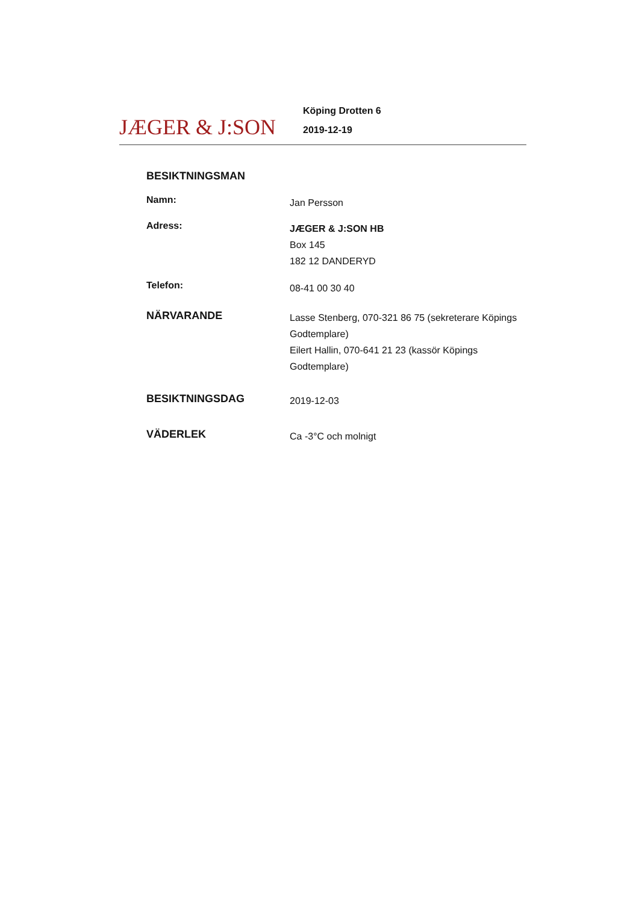JÆGER & J:SON
Köping Drotten 6
2019-12-19
BESIKTNINGSMAN
Namn:
Jan Persson
Adress:
JÆGER & J:SON HB
Box 145
182 12 DANDERYD
Telefon:
08-41 00 30 40
NÄRVARANDE
Lasse Stenberg, 070-321 86 75 (sekreterare Köpings Godtemplare)
Eilert Hallin, 070-641 21 23 (kassör Köpings Godtemplare)
BESIKTNINGSDAG
2019-12-03
VÄDERLEK
Ca -3°C och molnigt